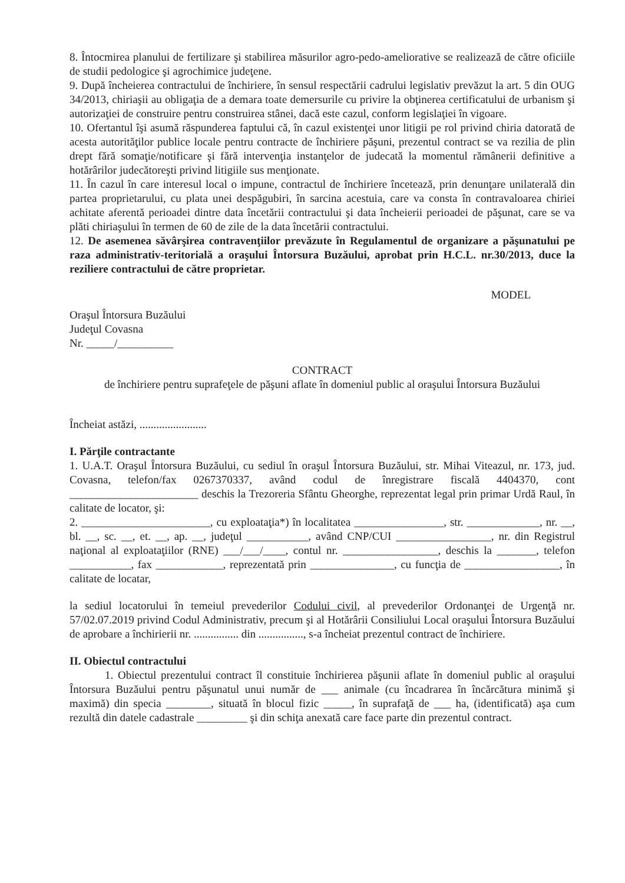8. Întocmirea planului de fertilizare şi stabilirea măsurilor agro-pedo-ameliorative se realizează de către oficiile de studii pedologice şi agrochimice judeţene.
9. După încheierea contractului de închiriere, în sensul respectării cadrului legislativ prevăzut la art. 5 din OUG 34/2013, chiriaşii au obligaţia de a demara toate demersurile cu privire la obţinerea certificatului de urbanism şi autorizaţiei de construire pentru construirea stânei, dacă este cazul, conform legislaţiei în vigoare.
10. Ofertantul îşi asumă răspunderea faptului că, în cazul existenţei unor litigii pe rol privind chiria datorată de acesta autorităţilor publice locale pentru contracte de închiriere păşuni, prezentul contract se va rezilia de plin drept fără somaţie/notificare şi fără intervenţia instanţelor de judecată la momentul rămânerii definitive a hotărârilor judecătoreşti privind litigiile sus menţionate.
11. În cazul în care interesul local o impune, contractul de închiriere încetează, prin denunţare unilaterală din partea proprietarului, cu plata unei despăgubiri, în sarcina acestuia, care va consta în contravaloarea chiriei achitate aferentă perioadei dintre data încetării contractului şi data încheierii perioadei de păşunat, care se va plăti chiriaşului în termen de 60 de zile de la data încetării contractului.
12. De asemenea săvârşirea contravenţiilor prevăzute în Regulamentul de organizare a păşunatului pe raza administrativ-teritorială a oraşului Întorsura Buzăului, aprobat prin H.C.L. nr.30/2013, duce la reziliere contractului de către proprietar.
MODEL
Oraşul Întorsura Buzăului
Judeţul Covasna
Nr. _____/__________
CONTRACT
de închiriere pentru suprafeţele de păşuni aflate în domeniul public al oraşului Întorsura Buzăului
Încheiat astăzi, ........................
I. Părţile contractante
1. U.A.T. Oraşul Întorsura Buzăului, cu sediul în oraşul Întorsura Buzăului, str. Mihai Viteazul, nr. 173, jud. Covasna, telefon/fax 0267370337, având codul de înregistrare fiscală 4404370, cont _______________________ deschis la Trezoreria Sfântu Gheorghe, reprezentat legal prin primar Urdă Raul, în calitate de locator, şi:
2. _______________________, cu exploataţia*) în localitatea ________________, str. _____________, nr. __, bl. __, sc. __, et. __, ap. __, judeţul ___________, având CNP/CUI _________________, nr. din Registrul naţional al exploataţiilor (RNE) ___/___/____, contul nr. _________________, deschis la _______, telefon ___________, fax ____________, reprezentată prin _______________, cu funcţia de _________________, în calitate de locatar,
la sediul locatorului în temeiul prevederilor Codului civil, al prevederilor Ordonanţei de Urgenţă nr. 57/02.07.2019 privind Codul Administrativ, precum şi al Hotărârii Consiliului Local oraşului Întorsura Buzăului de aprobare a închirierii nr. ................ din ................, s-a încheiat prezentul contract de închiriere.
II. Obiectul contractului
1. Obiectul prezentului contract îl constituie închirierea păşunii aflate în domeniul public al oraşului Întorsura Buzăului pentru păşunatul unui număr de ___ animale (cu încadrarea în încărcătura minimă şi maximă) din specia ________, situată în blocul fizic _____, în suprafaţă de ___ ha, (identificată) aşa cum rezultă din datele cadastrale _________ şi din schiţa anexată care face parte din prezentul contract.